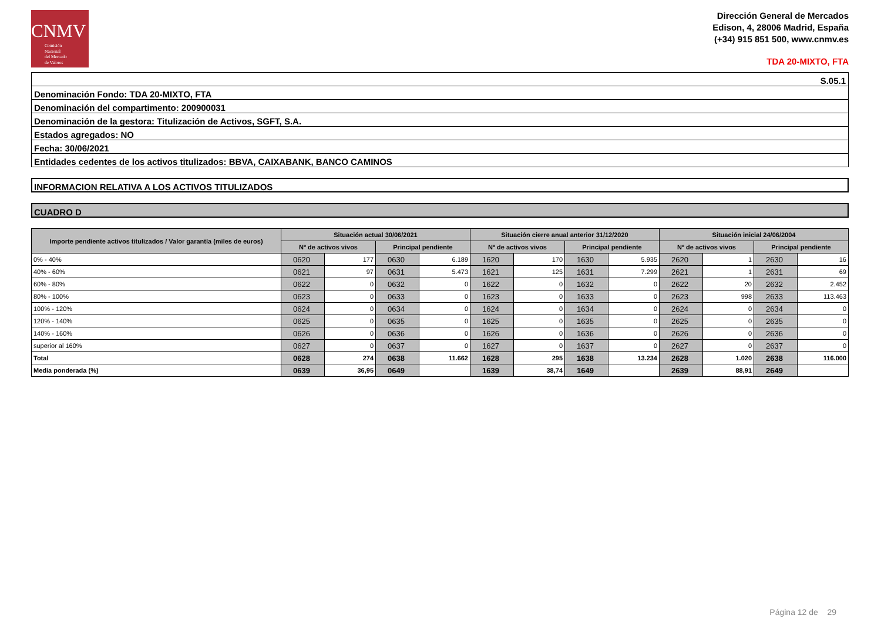CNMV
Comisión
Nacional
del Mercado
de Valores
Dirección General de Mercados
Edison, 4, 28006 Madrid, España
(+34) 915 851 500, www.cnmv.es
TDA 20-MIXTO, FTA
| S.05.1 |
| Denominación Fondo: TDA 20-MIXTO, FTA |
| Denominación del compartimento: 200900031 |
| Denominación de la gestora: Titulización de Activos, SGFT, S.A. |
| Estados agregados: NO |
| Fecha: 30/06/2021 |
| Entidades cedentes de los activos titulizados: BBVA, CAIXABANK, BANCO CAMINOS |
INFORMACION RELATIVA A LOS ACTIVOS TITULIZADOS
CUADRO D
| Importe pendiente activos titulizados / Valor garantía (miles de euros) | Situación actual 30/06/2021 | | | | Situación cierre anual anterior 31/12/2020 | | | | Situación inicial 24/06/2004 | | | |
| --- | --- | --- | --- | --- | --- | --- | --- | --- | --- | --- | --- | --- |
| | Nº de activos vivos | | Principal pendiente | | Nº de activos vivos | | Principal pendiente | | Nº de activos vivos | | Principal pendiente | |
| 0% - 40% | 0620 | 177 | 0630 | 6.189 | 1620 | 170 | 1630 | 5.935 | 2620 | 1 | 2630 | 16 |
| 40% - 60% | 0621 | 97 | 0631 | 5.473 | 1621 | 125 | 1631 | 7.299 | 2621 | 1 | 2631 | 69 |
| 60% - 80% | 0622 | 0 | 0632 | 0 | 1622 | 0 | 1632 | 0 | 2622 | 20 | 2632 | 2.452 |
| 80% - 100% | 0623 | 0 | 0633 | 0 | 1623 | 0 | 1633 | 0 | 2623 | 998 | 2633 | 113.463 |
| 100% - 120% | 0624 | 0 | 0634 | 0 | 1624 | 0 | 1634 | 0 | 2624 | 0 | 2634 | 0 |
| 120% - 140% | 0625 | 0 | 0635 | 0 | 1625 | 0 | 1635 | 0 | 2625 | 0 | 2635 | 0 |
| 140% - 160% | 0626 | 0 | 0636 | 0 | 1626 | 0 | 1636 | 0 | 2626 | 0 | 2636 | 0 |
| superior al 160% | 0627 | 0 | 0637 | 0 | 1627 | 0 | 1637 | 0 | 2627 | 0 | 2637 | 0 |
| Total | 0628 | 274 | 0638 | 11.662 | 1628 | 295 | 1638 | 13.234 | 2628 | 1.020 | 2638 | 116.000 |
| Media ponderada (%) | 0639 | 36,95 | 0649 | | 1639 | 38,74 | 1649 | | 2639 | 88,91 | 2649 | |
Página 12 de 29